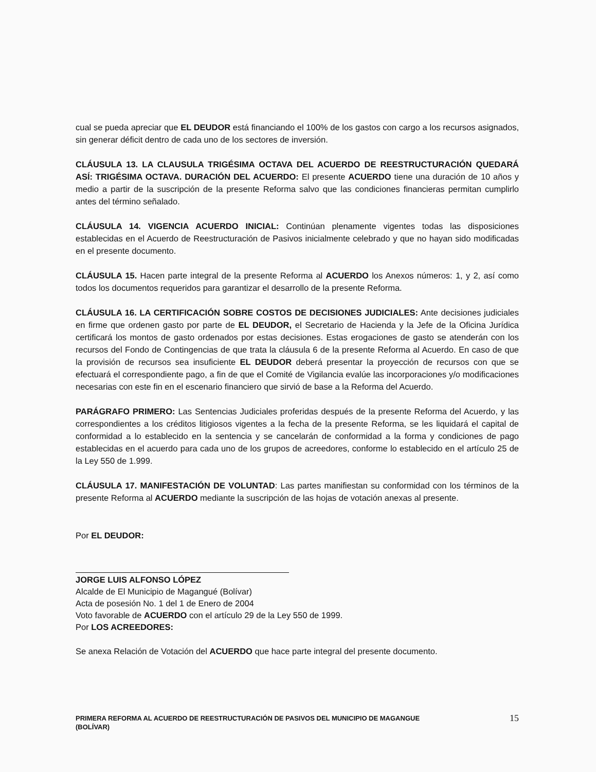cual se pueda apreciar que EL DEUDOR está financiando el 100% de los gastos con cargo a los recursos asignados, sin generar déficit dentro de cada uno de los sectores de inversión.
CLÁUSULA 13. LA CLAUSULA TRIGÉSIMA OCTAVA DEL ACUERDO DE REESTRUCTURACIÓN QUEDARÁ ASÍ: TRIGÉSIMA OCTAVA. DURACIÓN DEL ACUERDO: El presente ACUERDO tiene una duración de 10 años y medio a partir de la suscripción de la presente Reforma salvo que las condiciones financieras permitan cumplirlo antes del término señalado.
CLÁUSULA 14. VIGENCIA ACUERDO INICIAL: Continúan plenamente vigentes todas las disposiciones establecidas en el Acuerdo de Reestructuración de Pasivos inicialmente celebrado y que no hayan sido modificadas en el presente documento.
CLÁUSULA 15. Hacen parte integral de la presente Reforma al ACUERDO los Anexos números: 1, y 2, así como todos los documentos requeridos para garantizar el desarrollo de la presente Reforma.
CLÁUSULA 16. LA CERTIFICACIÓN SOBRE COSTOS DE DECISIONES JUDICIALES: Ante decisiones judiciales en firme que ordenen gasto por parte de EL DEUDOR, el Secretario de Hacienda y la Jefe de la Oficina Jurídica certificará los montos de gasto ordenados por estas decisiones. Estas erogaciones de gasto se atenderán con los recursos del Fondo de Contingencias de que trata la cláusula 6 de la presente Reforma al Acuerdo. En caso de que la provisión de recursos sea insuficiente EL DEUDOR deberá presentar la proyección de recursos con que se efectuará el correspondiente pago, a fin de que el Comité de Vigilancia evalúe las incorporaciones y/o modificaciones necesarias con este fin en el escenario financiero que sirvió de base a la Reforma del Acuerdo.
PARÁGRAFO PRIMERO: Las Sentencias Judiciales proferidas después de la presente Reforma del Acuerdo, y las correspondientes a los créditos litigiosos vigentes a la fecha de la presente Reforma, se les liquidará el capital de conformidad a lo establecido en la sentencia y se cancelarán de conformidad a la forma y condiciones de pago establecidas en el acuerdo para cada uno de los grupos de acreedores, conforme lo establecido en el artículo 25 de la Ley 550 de 1.999.
CLÁUSULA 17. MANIFESTACIÓN DE VOLUNTAD: Las partes manifiestan su conformidad con los términos de la presente Reforma al ACUERDO mediante la suscripción de las hojas de votación anexas al presente.
Por EL DEUDOR:
JORGE LUIS ALFONSO LÓPEZ
Alcalde de El Municipio de Magangué (Bolívar)
Acta de posesión No. 1 del 1 de Enero de 2004
Voto favorable de ACUERDO con el artículo 29 de la Ley 550 de 1999.
Por LOS ACREEDORES:
Se anexa Relación de Votación del ACUERDO que hace parte integral del presente documento.
PRIMERA REFORMA AL ACUERDO DE REESTRUCTURACIÓN DE PASIVOS DEL MUNICIPIO DE MAGANGUE
(BOLÍVAR)
15